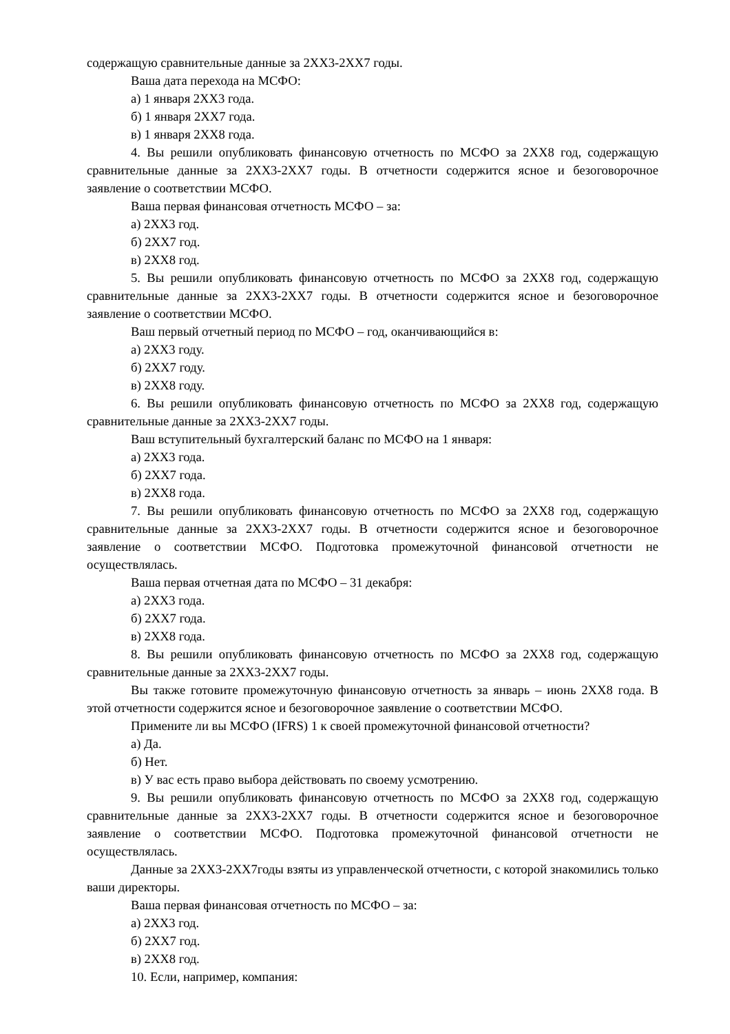содержащую сравнительные данные за 2ХХ3-2ХХ7 годы.
Ваша дата перехода на МСФО:
а) 1 января 2ХХ3 года.
б) 1 января 2ХХ7 года.
в) 1 января 2ХХ8 года.
4. Вы решили опубликовать финансовую отчетность по МСФО за 2ХХ8 год, содержащую сравнительные данные за 2ХХ3-2ХХ7 годы. В отчетности содержится ясное и безоговорочное заявление о соответствии МСФО.
Ваша первая финансовая отчетность МСФО – за:
а) 2ХХ3 год.
б) 2ХХ7 год.
в) 2ХХ8 год.
5. Вы решили опубликовать финансовую отчетность по МСФО за 2ХХ8 год, содержащую сравнительные данные за 2ХХ3-2ХХ7 годы. В отчетности содержится ясное и безоговорочное заявление о соответствии МСФО.
Ваш первый отчетный период по МСФО – год, оканчивающийся в:
а) 2ХХ3 году.
б) 2ХХ7 году.
в) 2ХХ8 году.
6. Вы решили опубликовать финансовую отчетность по МСФО за 2ХХ8 год, содержащую сравнительные данные за 2ХХ3-2ХХ7 годы.
Ваш вступительный бухгалтерский баланс по МСФО на 1 января:
а) 2ХХ3 года.
б) 2ХХ7 года.
в) 2ХХ8 года.
7. Вы решили опубликовать финансовую отчетность по МСФО за 2ХХ8 год, содержащую сравнительные данные за 2ХХ3-2ХХ7 годы. В отчетности содержится ясное и безоговорочное заявление о соответствии МСФО. Подготовка промежуточной финансовой отчетности не осуществлялась.
Ваша первая отчетная дата по МСФО – 31 декабря:
а) 2ХХ3 года.
б) 2ХХ7 года.
в) 2ХХ8 года.
8. Вы решили опубликовать финансовую отчетность по МСФО за 2ХХ8 год, содержащую сравнительные данные за 2ХХ3-2ХХ7 годы.
Вы также готовите промежуточную финансовую отчетность за январь – июнь 2ХХ8 года. В этой отчетности содержится ясное и безоговорочное заявление о соответствии МСФО.
Примените ли вы МСФО (IFRS) 1 к своей промежуточной финансовой отчетности?
а) Да.
б) Нет.
в) У вас есть право выбора действовать по своему усмотрению.
9. Вы решили опубликовать финансовую отчетность по МСФО за 2ХХ8 год, содержащую сравнительные данные за 2ХХ3-2ХХ7 годы. В отчетности содержится ясное и безоговорочное заявление о соответствии МСФО. Подготовка промежуточной финансовой отчетности не осуществлялась.
Данные за 2ХХ3-2ХХ7годы взяты из управленческой отчетности, с которой знакомились только ваши директоры.
Ваша первая финансовая отчетность по МСФО – за:
а) 2ХХ3 год.
б) 2ХХ7 год.
в) 2ХХ8 год.
10. Если, например, компания: